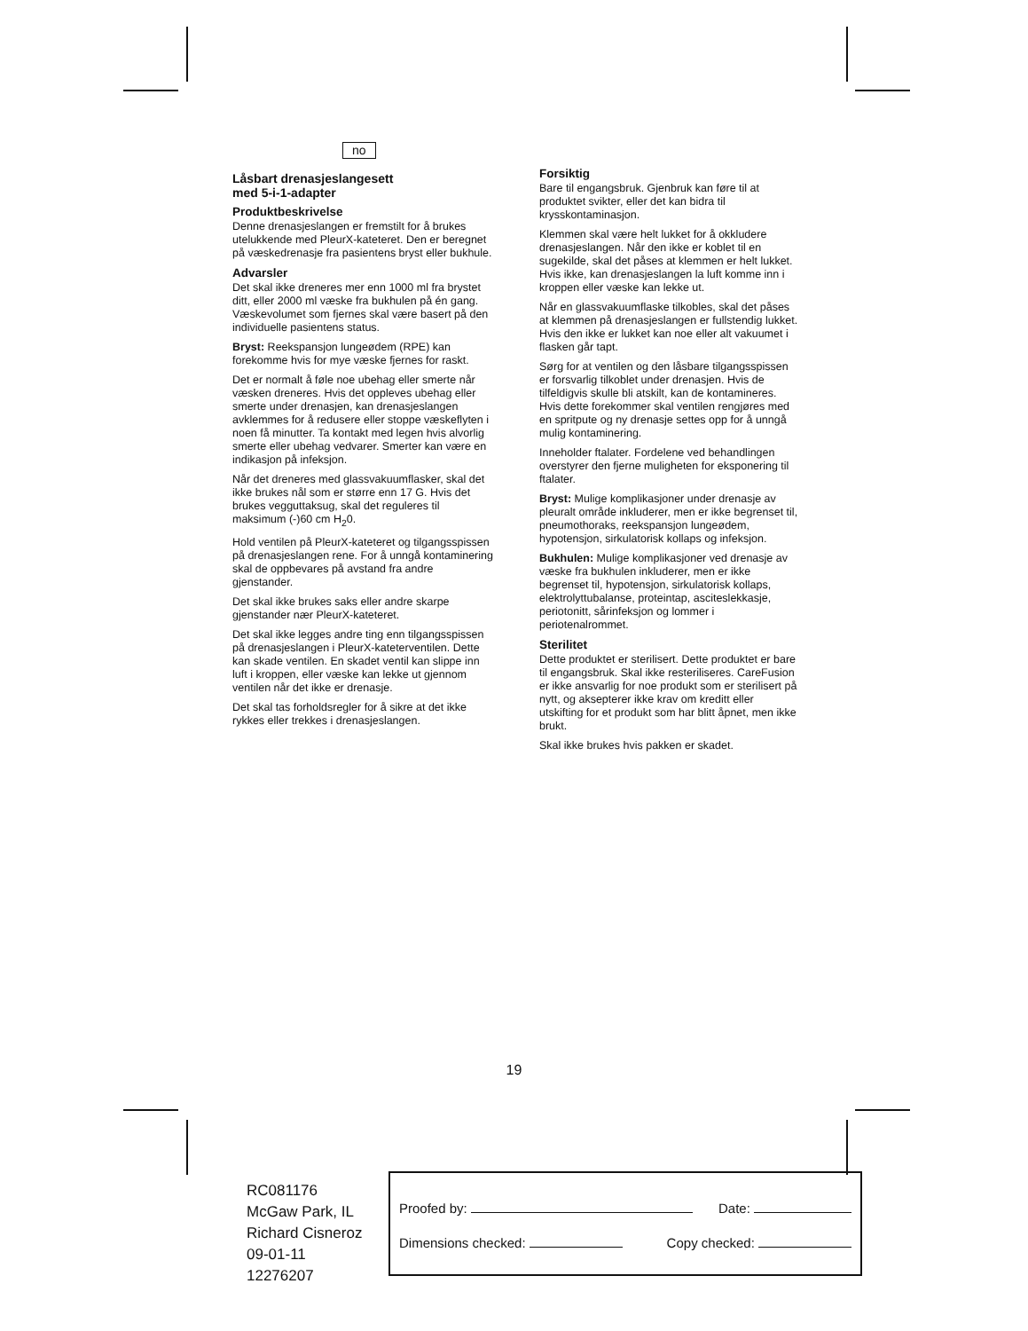no
Låsbart drenasjeslangesett
med 5-i-1-adapter
Produktbeskrivelse
Denne drenasjeslangen er fremstilt for å brukes utelukkende med PleurX-kateteret. Den er beregnet på væskedrenasje fra pasientens bryst eller bukhule.
Advarsler
Det skal ikke dreneres mer enn 1000 ml fra brystet ditt, eller 2000 ml væske fra bukhulen på én gang. Væskevolumet som fjernes skal være basert på den individuelle pasientens status.
Bryst: Reekspansjon lungeødem (RPE) kan forekomme hvis for mye væske fjernes for raskt.
Det er normalt å føle noe ubehag eller smerte når væsken dreneres. Hvis det oppleves ubehag eller smerte under drenasjen, kan drenasjeslangen avklemmes for å redusere eller stoppe væskeflyten i noen få minutter. Ta kontakt med legen hvis alvorlig smerte eller ubehag vedvarer. Smerter kan være en indikasjon på infeksjon.
Når det dreneres med glassvakuumflasker, skal det ikke brukes nål som er større enn 17 G. Hvis det brukes vegguttaksug, skal det reguleres til maksimum (-)60 cm H<sub>2</sub>0.
Hold ventilen på PleurX-kateteret og tilgangsspissen på drenasjeslangen rene. For å unngå kontaminering skal de oppbevares på avstand fra andre gjenstander.
Det skal ikke brukes saks eller andre skarpe gjenstander nær PleurX-kateteret.
Det skal ikke legges andre ting enn tilgangsspissen på drenasjeslangen i PleurX-kateterventilen. Dette kan skade ventilen. En skadet ventil kan slippe inn luft i kroppen, eller væske kan lekke ut gjennom ventilen når det ikke er drenasje.
Det skal tas forholdsregler for å sikre at det ikke rykkes eller trekkes i drenasjeslangen.
Forsiktig
Bare til engangsbruk. Gjenbruk kan føre til at produktet svikter, eller det kan bidra til krysskontaminasjon.
Klemmen skal være helt lukket for å okkludere drenasjeslangen. Når den ikke er koblet til en sugekilde, skal det påses at klemmen er helt lukket. Hvis ikke, kan drenasjeslangen la luft komme inn i kroppen eller væske kan lekke ut.
Når en glassvakuumflaske tilkobles, skal det påses at klemmen på drenasjeslangen er fullstendig lukket. Hvis den ikke er lukket kan noe eller alt vakuumet i flasken går tapt.
Sørg for at ventilen og den låsbare tilgangsspissen er forsvarlig tilkoblet under drenasjen. Hvis de tilfeldigvis skulle bli atskilt, kan de kontamineres. Hvis dette forekommer skal ventilen rengjøres med en spritpute og ny drenasje settes opp for å unngå mulig kontaminering.
Inneholder ftalater. Fordelene ved behandlingen overstyrer den fjerne muligheten for eksponering til ftalater.
Bryst: Mulige komplikasjoner under drenasje av pleuralt område inkluderer, men er ikke begrenset til, pneumothoraks, reekspansjon lungeødem, hypotensjon, sirkulatorisk kollaps og infeksjon.
Bukhulen: Mulige komplikasjoner ved drenasje av væske fra bukhulen inkluderer, men er ikke begrenset til, hypotensjon, sirkulatorisk kollaps, elektrolyttubalanse, proteintap, asciteslekkasje, periotonitt, sårinfeksjon og lommer i periotenalrommet.
Sterilitet
Dette produktet er sterilisert. Dette produktet er bare til engangsbruk. Skal ikke resteriliseres. CareFusion er ikke ansvarlig for noe produkt som er sterilisert på nytt, og aksepterer ikke krav om kreditt eller utskifting for et produkt som har blitt åpnet, men ikke brukt.
Skal ikke brukes hvis pakken er skadet.
19
RC081176
McGaw Park, IL
Richard Cisneroz
09-01-11
12276207
Proofed by: Date:
Dimensions checked: Copy checked: